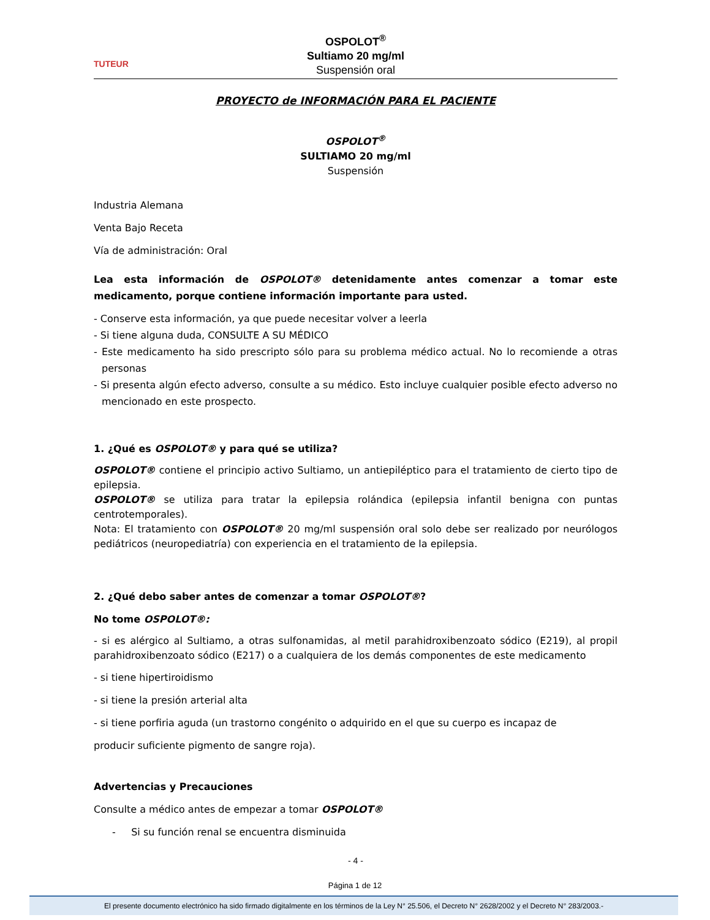TUTEUR
OSPOLOT<sup>®</sup>
Sultiamo 20 mg/ml
Suspensión oral
PROYECTO de INFORMACIÓN PARA EL PACIENTE
OSPOLOT<sup>®</sup>
SULTIAMO 20 mg/ml
Suspensión
Industria Alemana
Venta Bajo Receta
Vía de administración: Oral
Lea esta información de OSPOLOT® detenidamente antes comenzar a tomar este medicamento, porque contiene información importante para usted.
- Conserve esta información, ya que puede necesitar volver a leerla
- Si tiene alguna duda, CONSULTE A SU MÉDICO
- Este medicamento ha sido prescripto sólo para su problema médico actual. No lo recomiende a otras personas
- Si presenta algún efecto adverso, consulte a su médico. Esto incluye cualquier posible efecto adverso no mencionado en este prospecto.
1. ¿Qué es OSPOLOT® y para qué se utiliza?
OSPOLOT® contiene el principio activo Sultiamo, un antiepiléptico para el tratamiento de cierto tipo de epilepsia.
OSPOLOT® se utiliza para tratar la epilepsia rolándica (epilepsia infantil benigna con puntas centrotemporales).
Nota: El tratamiento con OSPOLOT® 20 mg/ml suspensión oral solo debe ser realizado por neurólogos pediátricos (neuropediatría) con experiencia en el tratamiento de la epilepsia.
2. ¿Qué debo saber antes de comenzar a tomar OSPOLOT®?
No tome OSPOLOT®:
- si es alérgico al Sultiamo, a otras sulfonamidas, al metil parahidroxibenzoato sódico (E219), al propil parahidroxibenzoato sódico (E217) o a cualquiera de los demás componentes de este medicamento
- si tiene hipertiroidismo
- si tiene la presión arterial alta
- si tiene porfiria aguda (un trastorno congénito o adquirido en el que su cuerpo es incapaz de
producir suficiente pigmento de sangre roja).
Advertencias y Precauciones
Consulte a médico antes de empezar a tomar OSPOLOT®
- Si su función renal se encuentra disminuida
- 4 -
Página 1 de 12
El presente documento electrónico ha sido firmado digitalmente en los términos de la Ley N° 25.506, el Decreto N° 2628/2002 y el Decreto N° 283/2003.-